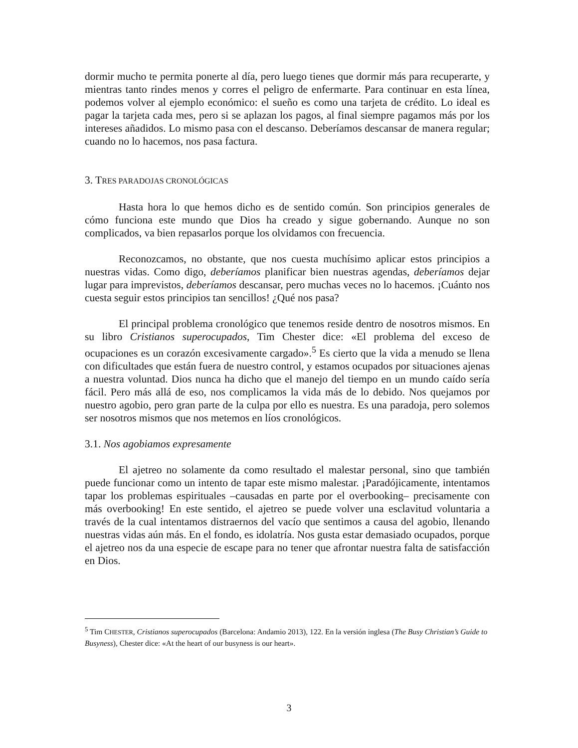dormir mucho te permita ponerte al día, pero luego tienes que dormir más para recuperarte, y mientras tanto rindes menos y corres el peligro de enfermarte. Para continuar en esta línea, podemos volver al ejemplo económico: el sueño es como una tarjeta de crédito. Lo ideal es pagar la tarjeta cada mes, pero si se aplazan los pagos, al final siempre pagamos más por los intereses añadidos. Lo mismo pasa con el descanso. Deberíamos descansar de manera regular; cuando no lo hacemos, nos pasa factura.
3. TRES PARADOJAS CRONOLÓGICAS
Hasta hora lo que hemos dicho es de sentido común. Son principios generales de cómo funciona este mundo que Dios ha creado y sigue gobernando. Aunque no son complicados, va bien repasarlos porque los olvidamos con frecuencia.
Reconozcamos, no obstante, que nos cuesta muchísimo aplicar estos principios a nuestras vidas. Como digo, deberíamos planificar bien nuestras agendas, deberíamos dejar lugar para imprevistos, deberíamos descansar, pero muchas veces no lo hacemos. ¡Cuánto nos cuesta seguir estos principios tan sencillos! ¿Qué nos pasa?
El principal problema cronológico que tenemos reside dentro de nosotros mismos. En su libro Cristianos superocupados, Tim Chester dice: «El problema del exceso de ocupaciones es un corazón excesivamente cargado».<sup>5</sup> Es cierto que la vida a menudo se llena con dificultades que están fuera de nuestro control, y estamos ocupados por situaciones ajenas a nuestra voluntad. Dios nunca ha dicho que el manejo del tiempo en un mundo caído sería fácil. Pero más allá de eso, nos complicamos la vida más de lo debido. Nos quejamos por nuestro agobio, pero gran parte de la culpa por ello es nuestra. Es una paradoja, pero solemos ser nosotros mismos que nos metemos en líos cronológicos.
3.1. Nos agobiamos expresamente
El ajetreo no solamente da como resultado el malestar personal, sino que también puede funcionar como un intento de tapar este mismo malestar. ¡Paradójicamente, intentamos tapar los problemas espirituales –causadas en parte por el overbooking– precisamente con más overbooking! En este sentido, el ajetreo se puede volver una esclavitud voluntaria a través de la cual intentamos distraernos del vacío que sentimos a causa del agobio, llenando nuestras vidas aún más. En el fondo, es idolatría. Nos gusta estar demasiado ocupados, porque el ajetreo nos da una especie de escape para no tener que afrontar nuestra falta de satisfacción en Dios.
<sup>5</sup> Tim CHESTER, Cristianos superocupados (Barcelona: Andamio 2013), 122. En la versión inglesa (The Busy Christian’s Guide to Busyness), Chester dice: «At the heart of our busyness is our heart».
3